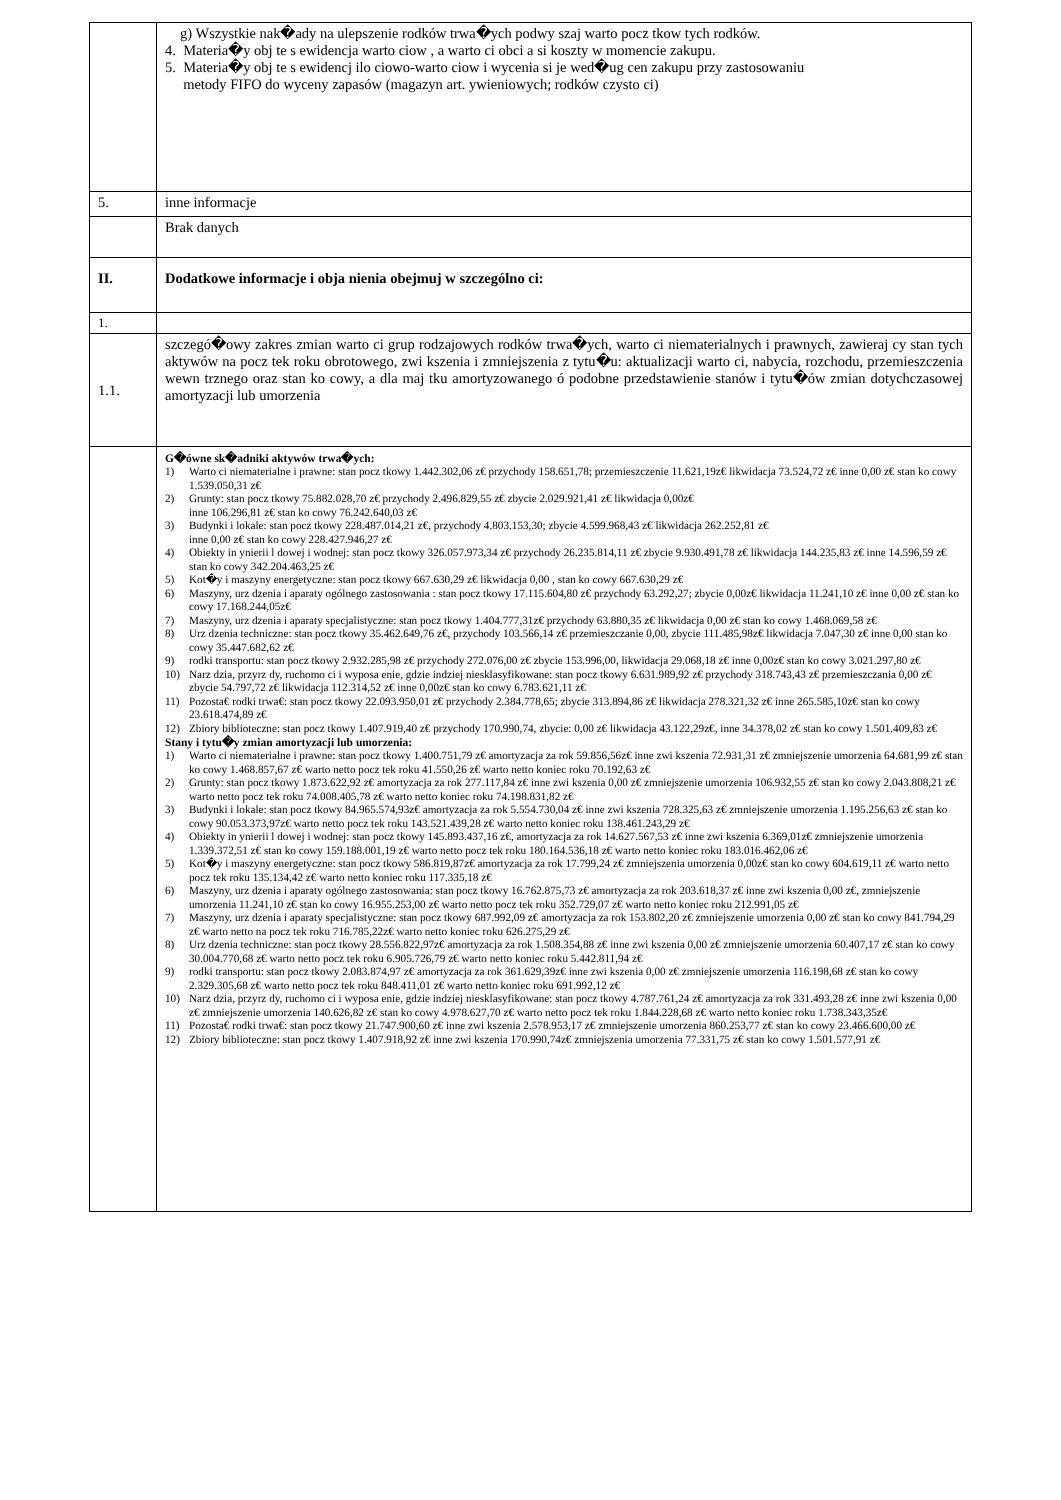| | g) Wszystkie nak�ady na ulepszenie rodków trwa�ych podwy szaj warto pocz tkow tych rodków. 4. Materia�y obj te s ewidencja warto ciow , a warto ci obci a si koszty w momencie zakupu. 5. Materia�y obj te s ewidencj ilo ciowo-warto ciow i wycenia si je wed�ug cen zakupu przy zastosowaniu metody FIFO do wyceny zapasów (magazyn art. ywieniowych; rodków czysto ci) |
| 5. | inne informacje |
| | Brak danych |
| II. | Dodatkowe informacje i obja nienia obejmuj w szczególno ci: |
| 1. | |
| 1.1. | szczegó�owy zakres zmian warto ci grup rodzajowych rodków trwa�ych, warto ci niematerialnych i prawnych, zawieraj cy stan tych aktywów na pocz tek roku obrotowego, zwi kszenia i zmniejszenia z tytu�u: aktualizacji warto ci, nabycia, rozchodu, przemieszczenia wewn trznego oraz stan ko cowy, a dla maj tku amortyzowanego ó podobne przedstawienie stanów i tytu�ów zmian dotychczasowej amortyzacji lub umorzenia |
| | G�ówne sk�adniki aktywów trwa�ych: 1) Warto ci niematerialne i prawne: stan pocz tkowy 1.442.302,06 z€ przychody 158.651,78; przemieszczenie 11.621,19z€ likwidacja 73.524,72 z€ inne 0,00 z€ stan ko cowy 1.539.050,31 z€ 2) Grunty: stan pocz tkowy 75.882.028,70 z€ przychody 2.496.829,55 z€ zbycie 2.029.921,41 z€ likwidacja 0,00z€ inne 106.296,81 z€ stan ko cowy 76.242.640,03 z€ 3) Budynki i lokale: stan pocz tkowy 228.487.014,21 z€, przychody 4.803.153,30; zbycie 4.599.968,43 z€ likwidacja 262.252,81 z€ inne 0,00 z€ stan ko cowy 228.427.946,27 z€ 4) Obiekty in ynierii l dowej i wodnej: stan pocz tkowy 326.057.973,34 z€ przychody 26.235.814,11 z€ zbycie 9.930.491,78 z€ likwidacja 144.235,83 z€ inne 14.596,59 z€ stan ko cowy 342.204.463,25 z€ 5) Kot�y i maszyny energetyczne: stan pocz tkowy 667.630,29 z€ likwidacja 0,00 , stan ko cowy 667.630,29 z€ 6) Maszyny, urz dzenia i aparaty ogólnego zastosowania : stan pocz tkowy 17.115.604,80 z€ przychody 63.292,27; zbycie 0,00z€ likwidacja 11.241,10 z€ inne 0,00 z€ stan ko cowy 17.168.244,05z€ 7) Maszyny, urz dzenia i aparaty specjalistyczne: stan pocz tkowy 1.404.777,31z€ przychody 63.880,35 z€ likwidacja 0,00 z€ stan ko cowy 1.468.069,58 z€ 8) Urz dzenia techniczne: stan pocz tkowy 35.462.649,76 z€, przychody 103.566,14 z€ przemieszczanie 0,00, zbycie 111.485,98z€ likwidacja 7.047,30 z€ inne 0,00 stan ko cowy 35.447.682,62 z€ 9) rodki transportu: stan pocz tkowy 2.932.285,98 z€ przychody 272.076,00 z€ zbycie 153.996,00, likwidacja 29.068,18 z€ inne 0,00z€ stan ko cowy 3.021.297,80 z€ 10) Narz dzia, przyrz dy, ruchomo ci i wyposa enie, gdzie indziej niesklasyfikowane: stan pocz tkowy 6.631.989,92 z€ przychody 318.743,43 z€ przemieszczania 0,00 z€ zbycie 54.797,72 z€ likwidacja 112.314,52 z€ inne 0,00z€ stan ko cowy 6.783.621,11 z€ 11) Pozosta€ rodki trwa€: stan pocz tkowy 22.093.950,01 z€ przychody 2.384.778,65; zbycie 313.894,86 z€ likwidacja 278.321,32 z€ inne 265.585,10z€ stan ko cowy 23.618.474,89 z€ 12) Zbiory biblioteczne: stan pocz tkowy 1.407.919,40 z€ przychody 170.990,74, zbycie: 0,00 z€ likwidacja 43.122,29z€, inne 34.378,02 z€ stan ko cowy 1.501.409,83 z€ Stany i tytu�y zmian amortyzacji lub umorzenia: 1) Warto ci niematerialne i prawne: stan pocz tkowy 1.400.751,79 z€ amortyzacja za rok 59.856,56z€ inne zwi kszenia 72.931,31 z€ zmniejszenie umorzenia 64.681,99 z€ stan ko cowy 1.468.857,67 z€ warto netto pocz tek roku 41.550,26 z€ warto netto koniec roku 70.192,63 z€ 2) Grunty: stan pocz tkowy 1.873.622,92 z€ amortyzacja za rok 277.117,84 z€ inne zwi kszenia 0,00 z€ zmniejszenie umorzenia 106.932,55 z€ stan ko cowy 2.043.808,21 z€ warto netto pocz tek roku 74.008.405,78 z€ warto netto koniec roku 74.198.831,82 z€ 3) Budynki i lokale: stan pocz tkowy 84.965.574,93z€ amortyzacja za rok 5.554.730,04 z€ inne zwi kszenia 728.325,63 z€ zmniejszenie umorzenia 1.195.256,63 z€ stan ko cowy 90.053.373,97z€ warto netto pocz tek roku 143.521.439,28 z€ warto netto koniec roku 138.461.243,29 z€ 4) Obiekty in ynierii l dowej i wodnej: stan pocz tkowy 145.893.437,16 z€, amortyzacja za rok 14.627.567,53 z€ inne zwi kszenia 6.369,01z€ zmniejszenie umorzenia 1.339.372,51 z€ stan ko cowy 159.188.001,19 z€ warto netto pocz tek roku 180.164.536,18 z€ warto netto koniec roku 183.016.462,06 z€ 5) Kot�y i maszyny energetyczne: stan pocz tkowy 586.819,87z€ amortyzacja za rok 17.799,24 z€ zmniejszenia umorzenia 0,00z€ stan ko cowy 604.619,11 z€ warto netto pocz tek roku 135.134,42 z€ warto netto koniec roku 117.335,18 z€ 6) Maszyny, urz dzenia i aparaty ogólnego zastosowania: stan pocz tkowy 16.762.875,73 z€ amortyzacja za rok 203.618,37 z€ inne zwi kszenia 0,00 z€, zmniejszenie umorzenia 11.241,10 z€ stan ko cowy 16.955.253,00 z€ warto netto pocz tek roku 352.729,07 z€ warto netto koniec roku 212.991,05 z€ 7) Maszyny, urz dzenia i aparaty specjalistyczne: stan pocz tkowy 687.992,09 z€ amortyzacja za rok 153.802,20 z€ zmniejszenie umorzenia 0,00 z€ stan ko cowy 841.794,29 z€ warto netto na pocz tek roku 716.785,22z€ warto netto koniec roku 626.275,29 z€ 8) Urz dzenia techniczne: stan pocz tkowy 28.556.822,97z€ amortyzacja za rok 1.508.354,88 z€ inne zwi kszenia 0,00 z€ zmniejszenie umorzenia 60.407,17 z€ stan ko cowy 30.004.770,68 z€ warto netto pocz tek roku 6.905.726,79 z€ warto netto koniec roku 5.442.811,94 z€ 9) rodki transportu: stan pocz tkowy 2.083.874,97 z€ amortyzacja za rok 361.629,39z€ inne zwi kszenia 0,00 z€ zmniejszenie umorzenia 116.198,68 z€ stan ko cowy 2.329.305,68 z€ warto netto pocz tek roku 848.411,01 z€ warto netto koniec roku 691.992,12 z€ 10) Narz dzia, przyrz dy, ruchomo ci i wyposa enie, gdzie indziej niesklasyfikowane: stan pocz tkowy 4.787.761,24 z€ amortyzacja za rok 331.493,28 z€ inne zwi kszenia 0,00 z€ zmniejszenie umorzenia 140.626,82 z€ stan ko cowy 4.978.627,70 z€ warto netto pocz tek roku 1.844.228,68 z€ warto netto koniec roku 1.738.343,35z€ 11) Pozosta€ rodki trwa€: stan pocz tkowy 21.747.900,60 z€ inne zwi kszenia 2.578.953,17 z€ zmniejszenie umorzenia 860.253,77 z€ stan ko cowy 23.466.600,00 z€ 12) Zbiory biblioteczne: stan pocz tkowy 1.407.918,92 z€ inne zwi kszenia 170.990,74z€ zmniejszenia umorzenia 77.331,75 z€ stan ko cowy 1.501.577,91 z€ |